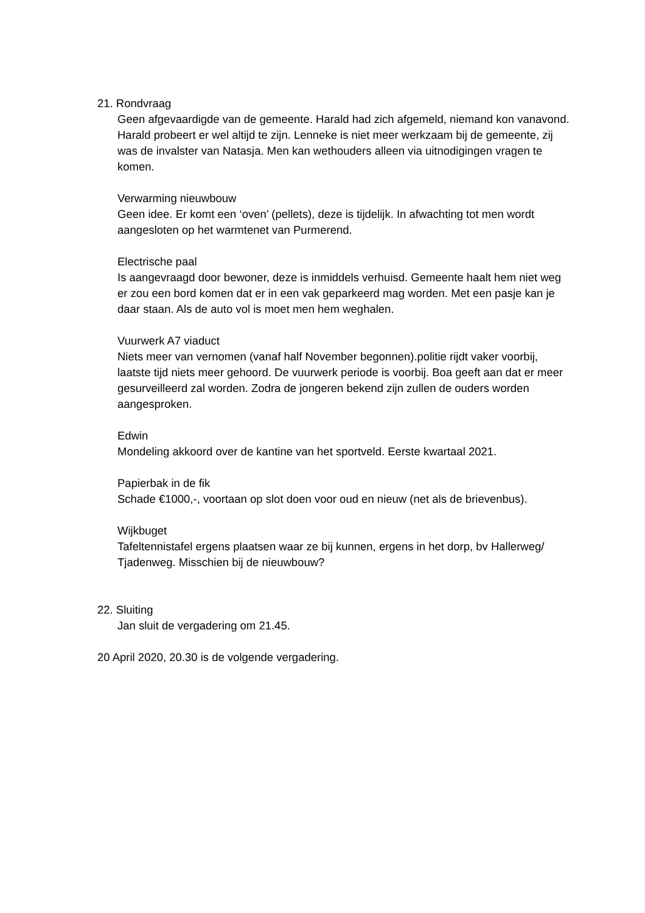21. Rondvraag
Geen afgevaardigde van de gemeente. Harald had zich afgemeld, niemand kon vanavond. Harald probeert er wel altijd te zijn. Lenneke is niet meer werkzaam bij de gemeente, zij was de invalster van Natasja. Men kan wethouders alleen via uitnodigingen vragen te komen.
Verwarming nieuwbouw
Geen idee. Er komt een ‘oven’ (pellets), deze is tijdelijk. In afwachting tot men wordt aangesloten op het warmtenet van Purmerend.
Electrische paal
Is aangevraagd door bewoner, deze is inmiddels verhuisd. Gemeente haalt hem niet weg er zou een bord komen dat er in een vak geparkeerd mag worden. Met een pasje kan je daar staan. Als de auto vol is moet men hem weghalen.
Vuurwerk A7 viaduct
Niets meer van vernomen (vanaf half November begonnen).politie rijdt vaker voorbij, laatste tijd niets meer gehoord. De vuurwerk periode is voorbij. Boa geeft aan dat er meer gesurveilleerd zal worden. Zodra de jongeren bekend zijn zullen de ouders worden aangesproken.
Edwin
Mondeling akkoord over de kantine van het sportveld. Eerste kwartaal 2021.
Papierbak in de fik
Schade €1000,-, voortaan op slot doen voor oud en nieuw (net als de brievenbus).
Wijkbuget
Tafeltennistafel ergens plaatsen waar ze bij kunnen, ergens in het dorp, bv Hallerweg/ Tjadenweg. Misschien bij de nieuwbouw?
22. Sluiting
Jan sluit de vergadering om 21.45.
20 April 2020, 20.30 is de volgende vergadering.